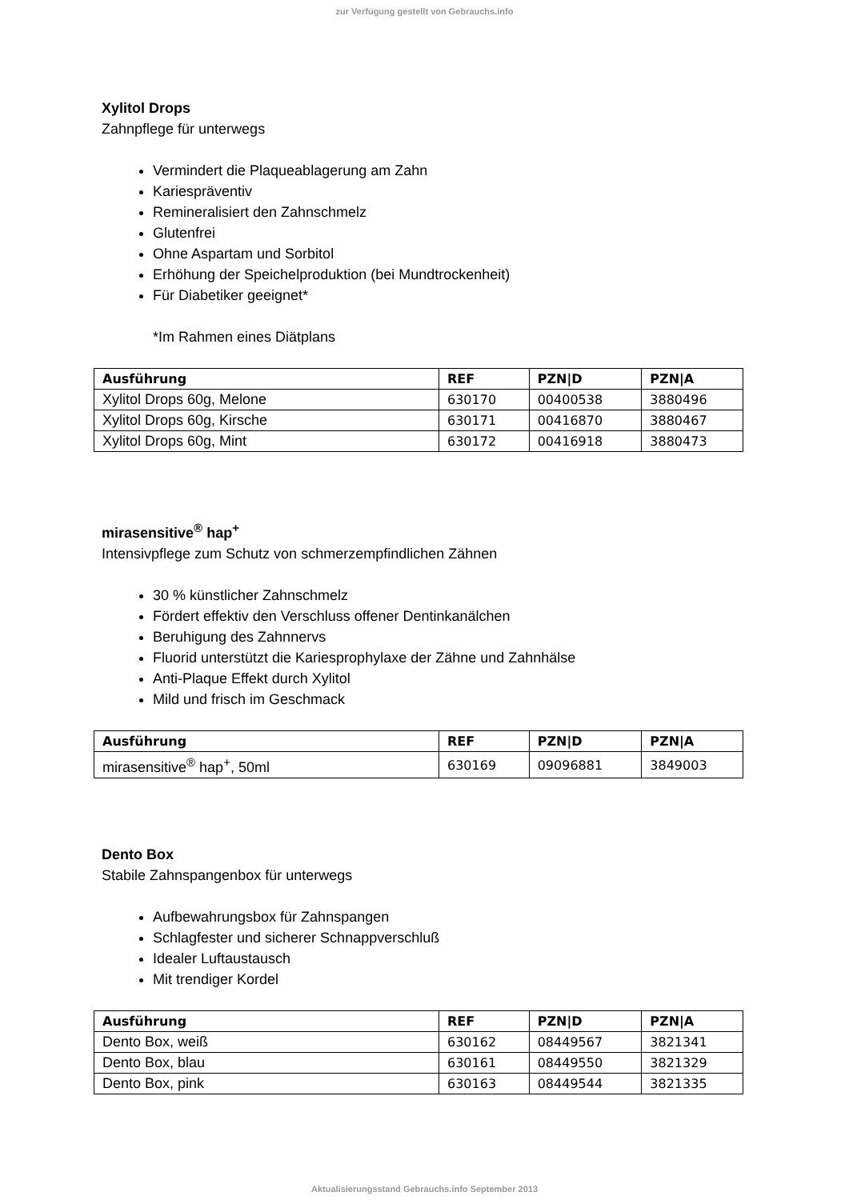zur Verfügung gestellt von Gebrauchs.info
Xylitol Drops
Zahnpflege für unterwegs
Vermindert die Plaqueablagerung am Zahn
Kariespräventiv
Remineralisiert den Zahnschmelz
Glutenfrei
Ohne Aspartam und Sorbitol
Erhöhung der Speichelproduktion (bei Mundtrockenheit)
Für Diabetiker geeignet*
*Im Rahmen eines Diätplans
| Ausführung | REF | PZN/D | PZN/A |
| --- | --- | --- | --- |
| Xylitol Drops 60g, Melone | 630170 | 00400538 | 3880496 |
| Xylitol Drops 60g, Kirsche | 630171 | 00416870 | 3880467 |
| Xylitol Drops 60g, Mint | 630172 | 00416918 | 3880473 |
mirasensitive<sup>®</sup> hap<sup>+</sup>
Intensivpflege zum Schutz von schmerzempfindlichen Zähnen
30 % künstlicher Zahnschmelz
Fördert effektiv den Verschluss offener Dentinkanälchen
Beruhigung des Zahnnervs
Fluorid unterstützt die Kariesprophylaxe der Zähne und Zahnhälse
Anti-Plaque Effekt durch Xylitol
Mild und frisch im Geschmack
| Ausführung | REF | PZN/D | PZN/A |
| --- | --- | --- | --- |
| mirasensitive<sup>®</sup> hap<sup>+</sup>, 50ml | 630169 | 09096881 | 3849003 |
Dento Box
Stabile Zahnspangenbox für unterwegs
Aufbewahrungsbox für Zahnspangen
Schlagfester und sicherer Schnappverschluß
Idealer Luftaustausch
Mit trendiger Kordel
| Ausführung | REF | PZN/D | PZN/A |
| --- | --- | --- | --- |
| Dento Box, weiß | 630162 | 08449567 | 3821341 |
| Dento Box, blau | 630161 | 08449550 | 3821329 |
| Dento Box, pink | 630163 | 08449544 | 3821335 |
Aktualisierungsstand Gebrauchs.info September 2013